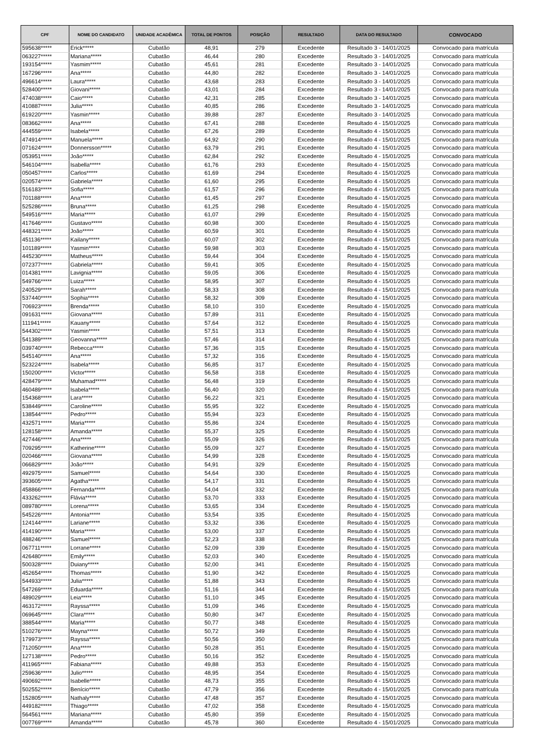| CPF | NOME DO CANDIDATO | UNIDADE ACADÊMICA | TOTAL DE PONTOS | POSIÇÃO | RESULTADO | DATA DO RESULTADO | CONVOCADO |
| --- | --- | --- | --- | --- | --- | --- | --- |
| 595638***** | Erick***** | Cubatão | 48,91 | 279 | Excedente | Resultado 3 - 14/01/2025 | Convocado para matrícula |
| 063227***** | Mariana***** | Cubatão | 46,44 | 280 | Excedente | Resultado 3 - 14/01/2025 | Convocado para matrícula |
| 193154***** | Yasmim***** | Cubatão | 45,61 | 281 | Excedente | Resultado 3 - 14/01/2025 | Convocado para matrícula |
| 167296***** | Ana***** | Cubatão | 44,80 | 282 | Excedente | Resultado 3 - 14/01/2025 | Convocado para matrícula |
| 496614***** | Laura***** | Cubatão | 43,68 | 283 | Excedente | Resultado 3 - 14/01/2025 | Convocado para matrícula |
| 528400***** | Giovani***** | Cubatão | 43,01 | 284 | Excedente | Resultado 3 - 14/01/2025 | Convocado para matrícula |
| 474038***** | Caio***** | Cubatão | 42,31 | 285 | Excedente | Resultado 3 - 14/01/2025 | Convocado para matrícula |
| 410887***** | Julia***** | Cubatão | 40,85 | 286 | Excedente | Resultado 3 - 14/01/2025 | Convocado para matrícula |
| 619220***** | Yasmin***** | Cubatão | 39,88 | 287 | Excedente | Resultado 3 - 14/01/2025 | Convocado para matrícula |
| 083662***** | Ana***** | Cubatão | 67,41 | 288 | Excedente | Resultado 4 - 15/01/2025 | Convocado para matrícula |
| 444559***** | Isabela***** | Cubatão | 67,26 | 289 | Excedente | Resultado 4 - 15/01/2025 | Convocado para matrícula |
| 474914***** | Manuela***** | Cubatão | 64,92 | 290 | Excedente | Resultado 4 - 15/01/2025 | Convocado para matrícula |
| 071624***** | Donnersson***** | Cubatão | 63,79 | 291 | Excedente | Resultado 4 - 15/01/2025 | Convocado para matrícula |
| 053951***** | João***** | Cubatão | 62,84 | 292 | Excedente | Resultado 4 - 15/01/2025 | Convocado para matrícula |
| 546104***** | Isabella***** | Cubatão | 61,76 | 293 | Excedente | Resultado 4 - 15/01/2025 | Convocado para matrícula |
| 050457***** | Carlos***** | Cubatão | 61,69 | 294 | Excedente | Resultado 4 - 15/01/2025 | Convocado para matrícula |
| 020574***** | Gabriela***** | Cubatão | 61,60 | 295 | Excedente | Resultado 4 - 15/01/2025 | Convocado para matrícula |
| 516183***** | Sofia***** | Cubatão | 61,57 | 296 | Excedente | Resultado 4 - 15/01/2025 | Convocado para matrícula |
| 701188***** | Ana***** | Cubatão | 61,45 | 297 | Excedente | Resultado 4 - 15/01/2025 | Convocado para matrícula |
| 525286***** | Bruna***** | Cubatão | 61,25 | 298 | Excedente | Resultado 4 - 15/01/2025 | Convocado para matrícula |
| 549516***** | Maria***** | Cubatão | 61,07 | 299 | Excedente | Resultado 4 - 15/01/2025 | Convocado para matrícula |
| 417646***** | Gustavo***** | Cubatão | 60,98 | 300 | Excedente | Resultado 4 - 15/01/2025 | Convocado para matrícula |
| 448321***** | João***** | Cubatão | 60,59 | 301 | Excedente | Resultado 4 - 15/01/2025 | Convocado para matrícula |
| 451136***** | Kailany***** | Cubatão | 60,07 | 302 | Excedente | Resultado 4 - 15/01/2025 | Convocado para matrícula |
| 101189***** | Yasmin***** | Cubatão | 59,98 | 303 | Excedente | Resultado 4 - 15/01/2025 | Convocado para matrícula |
| 445230***** | Matheus***** | Cubatão | 59,44 | 304 | Excedente | Resultado 4 - 15/01/2025 | Convocado para matrícula |
| 072377***** | Gabriela***** | Cubatão | 59,41 | 305 | Excedente | Resultado 4 - 15/01/2025 | Convocado para matrícula |
| 014381***** | Lavignia***** | Cubatão | 59,05 | 306 | Excedente | Resultado 4 - 15/01/2025 | Convocado para matrícula |
| 549766***** | Luiza***** | Cubatão | 58,95 | 307 | Excedente | Resultado 4 - 15/01/2025 | Convocado para matrícula |
| 240529***** | Sarah***** | Cubatão | 58,33 | 308 | Excedente | Resultado 4 - 15/01/2025 | Convocado para matrícula |
| 537440***** | Sophia***** | Cubatão | 58,32 | 309 | Excedente | Resultado 4 - 15/01/2025 | Convocado para matrícula |
| 706923***** | Brenda***** | Cubatão | 58,10 | 310 | Excedente | Resultado 4 - 15/01/2025 | Convocado para matrícula |
| 091631***** | Giovana***** | Cubatão | 57,89 | 311 | Excedente | Resultado 4 - 15/01/2025 | Convocado para matrícula |
| 111941***** | Kauany***** | Cubatão | 57,64 | 312 | Excedente | Resultado 4 - 15/01/2025 | Convocado para matrícula |
| 544302***** | Yasmin***** | Cubatão | 57,51 | 313 | Excedente | Resultado 4 - 15/01/2025 | Convocado para matrícula |
| 541389***** | Geovanna***** | Cubatão | 57,46 | 314 | Excedente | Resultado 4 - 15/01/2025 | Convocado para matrícula |
| 039740***** | Rebecca***** | Cubatão | 57,36 | 315 | Excedente | Resultado 4 - 15/01/2025 | Convocado para matrícula |
| 545140***** | Ana***** | Cubatão | 57,32 | 316 | Excedente | Resultado 4 - 15/01/2025 | Convocado para matrícula |
| 523224***** | Isabela***** | Cubatão | 56,85 | 317 | Excedente | Resultado 4 - 15/01/2025 | Convocado para matrícula |
| 150200***** | Victor***** | Cubatão | 56,58 | 318 | Excedente | Resultado 4 - 15/01/2025 | Convocado para matrícula |
| 428479***** | Muhamad***** | Cubatão | 56,48 | 319 | Excedente | Resultado 4 - 15/01/2025 | Convocado para matrícula |
| 460489***** | Isabela***** | Cubatão | 56,40 | 320 | Excedente | Resultado 4 - 15/01/2025 | Convocado para matrícula |
| 154368***** | Lara***** | Cubatão | 56,22 | 321 | Excedente | Resultado 4 - 15/01/2025 | Convocado para matrícula |
| 538449***** | Caroline***** | Cubatão | 55,95 | 322 | Excedente | Resultado 4 - 15/01/2025 | Convocado para matrícula |
| 138544***** | Pedro***** | Cubatão | 55,94 | 323 | Excedente | Resultado 4 - 15/01/2025 | Convocado para matrícula |
| 432571***** | Maria***** | Cubatão | 55,86 | 324 | Excedente | Resultado 4 - 15/01/2025 | Convocado para matrícula |
| 128158***** | Amanda***** | Cubatão | 55,37 | 325 | Excedente | Resultado 4 - 15/01/2025 | Convocado para matrícula |
| 427446***** | Ana***** | Cubatão | 55,09 | 326 | Excedente | Resultado 4 - 15/01/2025 | Convocado para matrícula |
| 709295***** | Katherine***** | Cubatão | 55,09 | 327 | Excedente | Resultado 4 - 15/01/2025 | Convocado para matrícula |
| 020466***** | Giovana***** | Cubatão | 54,99 | 328 | Excedente | Resultado 4 - 15/01/2025 | Convocado para matrícula |
| 066829***** | João***** | Cubatão | 54,91 | 329 | Excedente | Resultado 4 - 15/01/2025 | Convocado para matrícula |
| 492975***** | Samuel***** | Cubatão | 54,64 | 330 | Excedente | Resultado 4 - 15/01/2025 | Convocado para matrícula |
| 393605***** | Agatha***** | Cubatão | 54,17 | 331 | Excedente | Resultado 4 - 15/01/2025 | Convocado para matrícula |
| 458866***** | Fernanda***** | Cubatão | 54,04 | 332 | Excedente | Resultado 4 - 15/01/2025 | Convocado para matrícula |
| 433262***** | Flávia***** | Cubatão | 53,70 | 333 | Excedente | Resultado 4 - 15/01/2025 | Convocado para matrícula |
| 089780***** | Lorena***** | Cubatão | 53,65 | 334 | Excedente | Resultado 4 - 15/01/2025 | Convocado para matrícula |
| 545226***** | Antonia***** | Cubatão | 53,54 | 335 | Excedente | Resultado 4 - 15/01/2025 | Convocado para matrícula |
| 124144***** | Lariane***** | Cubatão | 53,32 | 336 | Excedente | Resultado 4 - 15/01/2025 | Convocado para matrícula |
| 414190***** | Maria***** | Cubatão | 53,00 | 337 | Excedente | Resultado 4 - 15/01/2025 | Convocado para matrícula |
| 488246***** | Samuel***** | Cubatão | 52,23 | 338 | Excedente | Resultado 4 - 15/01/2025 | Convocado para matrícula |
| 067711***** | Lorrane***** | Cubatão | 52,09 | 339 | Excedente | Resultado 4 - 15/01/2025 | Convocado para matrícula |
| 426480***** | Emily***** | Cubatão | 52,03 | 340 | Excedente | Resultado 4 - 15/01/2025 | Convocado para matrícula |
| 500328***** | Duiany***** | Cubatão | 52,00 | 341 | Excedente | Resultado 4 - 15/01/2025 | Convocado para matrícula |
| 452654***** | Thomas***** | Cubatão | 51,90 | 342 | Excedente | Resultado 4 - 15/01/2025 | Convocado para matrícula |
| 544933***** | Julia***** | Cubatão | 51,88 | 343 | Excedente | Resultado 4 - 15/01/2025 | Convocado para matrícula |
| 547269***** | Eduarda***** | Cubatão | 51,16 | 344 | Excedente | Resultado 4 - 15/01/2025 | Convocado para matrícula |
| 489029***** | Leia***** | Cubatão | 51,10 | 345 | Excedente | Resultado 4 - 15/01/2025 | Convocado para matrícula |
| 463172***** | Rayssa***** | Cubatão | 51,09 | 346 | Excedente | Resultado 4 - 15/01/2025 | Convocado para matrícula |
| 069645***** | Clara***** | Cubatão | 50,80 | 347 | Excedente | Resultado 4 - 15/01/2025 | Convocado para matrícula |
| 388544***** | Maria***** | Cubatão | 50,77 | 348 | Excedente | Resultado 4 - 15/01/2025 | Convocado para matrícula |
| 510276***** | Mayna***** | Cubatão | 50,72 | 349 | Excedente | Resultado 4 - 15/01/2025 | Convocado para matrícula |
| 179973***** | Rayssa***** | Cubatão | 50,56 | 350 | Excedente | Resultado 4 - 15/01/2025 | Convocado para matrícula |
| 712050***** | Ana***** | Cubatão | 50,28 | 351 | Excedente | Resultado 4 - 15/01/2025 | Convocado para matrícula |
| 127138***** | Pedro***** | Cubatão | 50,16 | 352 | Excedente | Resultado 4 - 15/01/2025 | Convocado para matrícula |
| 411965***** | Fabiana***** | Cubatão | 49,88 | 353 | Excedente | Resultado 4 - 15/01/2025 | Convocado para matrícula |
| 259636***** | Julio***** | Cubatão | 48,95 | 354 | Excedente | Resultado 4 - 15/01/2025 | Convocado para matrícula |
| 490692***** | Isabelle***** | Cubatão | 48,73 | 355 | Excedente | Resultado 4 - 15/01/2025 | Convocado para matrícula |
| 502552***** | Benício***** | Cubatão | 47,79 | 356 | Excedente | Resultado 4 - 15/01/2025 | Convocado para matrícula |
| 152805***** | Nathaly***** | Cubatão | 47,48 | 357 | Excedente | Resultado 4 - 15/01/2025 | Convocado para matrícula |
| 449182***** | Thiago***** | Cubatão | 47,02 | 358 | Excedente | Resultado 4 - 15/01/2025 | Convocado para matrícula |
| 564561***** | Mariana***** | Cubatão | 45,80 | 359 | Excedente | Resultado 4 - 15/01/2025 | Convocado para matrícula |
| 007769***** | Amanda***** | Cubatão | 45,78 | 360 | Excedente | Resultado 4 - 15/01/2025 | Convocado para matrícula |